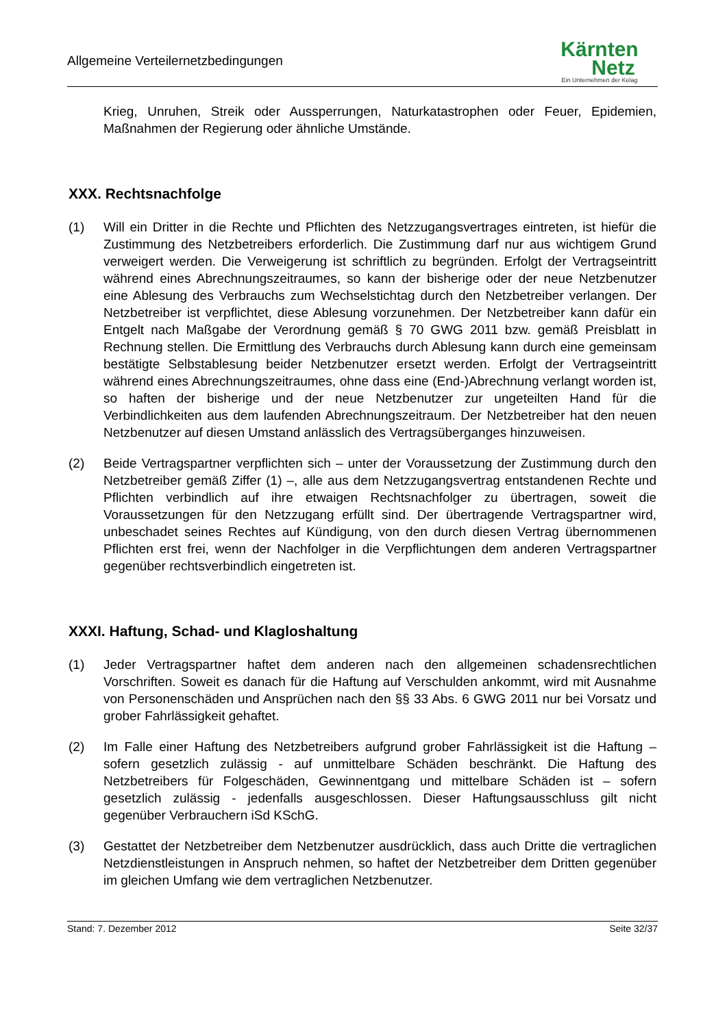Allgemeine Verteilernetzbedingungen
Kärnten
Netz
Ein Unternehmen der Kelag
Krieg, Unruhen, Streik oder Aussperrungen, Naturkatastrophen oder Feuer, Epidemien, Maßnahmen der Regierung oder ähnliche Umstände.
XXX. Rechtsnachfolge
(1) Will ein Dritter in die Rechte und Pflichten des Netzzugangsvertrages eintreten, ist hiefür die Zustimmung des Netzbetreibers erforderlich. Die Zustimmung darf nur aus wichtigem Grund verweigert werden. Die Verweigerung ist schriftlich zu begründen. Erfolgt der Vertragseintritt während eines Abrechnungszeitraumes, so kann der bisherige oder der neue Netzbenutzer eine Ablesung des Verbrauchs zum Wechselstichtag durch den Netzbetreiber verlangen. Der Netzbetreiber ist verpflichtet, diese Ablesung vorzunehmen. Der Netzbetreiber kann dafür ein Entgelt nach Maßgabe der Verordnung gemäß § 70 GWG 2011 bzw. gemäß Preisblatt in Rechnung stellen. Die Ermittlung des Verbrauchs durch Ablesung kann durch eine gemeinsam bestätigte Selbstablesung beider Netzbenutzer ersetzt werden. Erfolgt der Vertragseintritt während eines Abrechnungszeitraumes, ohne dass eine (End-)Abrechnung verlangt worden ist, so haften der bisherige und der neue Netzbenutzer zur ungeteilten Hand für die Verbindlichkeiten aus dem laufenden Abrechnungszeitraum. Der Netzbetreiber hat den neuen Netzbenutzer auf diesen Umstand anlässlich des Vertragsüberganges hinzuweisen.
(2) Beide Vertragspartner verpflichten sich – unter der Voraussetzung der Zustimmung durch den Netzbetreiber gemäß Ziffer (1) –, alle aus dem Netzzugangsvertrag entstandenen Rechte und Pflichten verbindlich auf ihre etwaigen Rechtsnachfolger zu übertragen, soweit die Voraussetzungen für den Netzzugang erfüllt sind. Der übertragende Vertragspartner wird, unbeschadet seines Rechtes auf Kündigung, von den durch diesen Vertrag übernommenen Pflichten erst frei, wenn der Nachfolger in die Verpflichtungen dem anderen Vertragspartner gegenüber rechtsverbindlich eingetreten ist.
XXXI. Haftung, Schad- und Klagloshaltung
(1) Jeder Vertragspartner haftet dem anderen nach den allgemeinen schadensrechtlichen Vorschriften. Soweit es danach für die Haftung auf Verschulden ankommt, wird mit Ausnahme von Personenschäden und Ansprüchen nach den §§ 33 Abs. 6 GWG 2011 nur bei Vorsatz und grober Fahrlässigkeit gehaftet.
(2) Im Falle einer Haftung des Netzbetreibers aufgrund grober Fahrlässigkeit ist die Haftung – sofern gesetzlich zulässig - auf unmittelbare Schäden beschränkt. Die Haftung des Netzbetreibers für Folgeschäden, Gewinnentgang und mittelbare Schäden ist – sofern gesetzlich zulässig - jedenfalls ausgeschlossen. Dieser Haftungsausschluss gilt nicht gegenüber Verbrauchern iSd KSchG.
(3) Gestattet der Netzbetreiber dem Netzbenutzer ausdrücklich, dass auch Dritte die vertraglichen Netzdienstleistungen in Anspruch nehmen, so haftet der Netzbetreiber dem Dritten gegenüber im gleichen Umfang wie dem vertraglichen Netzbenutzer.
Stand: 7. Dezember 2012 Seite 32/37